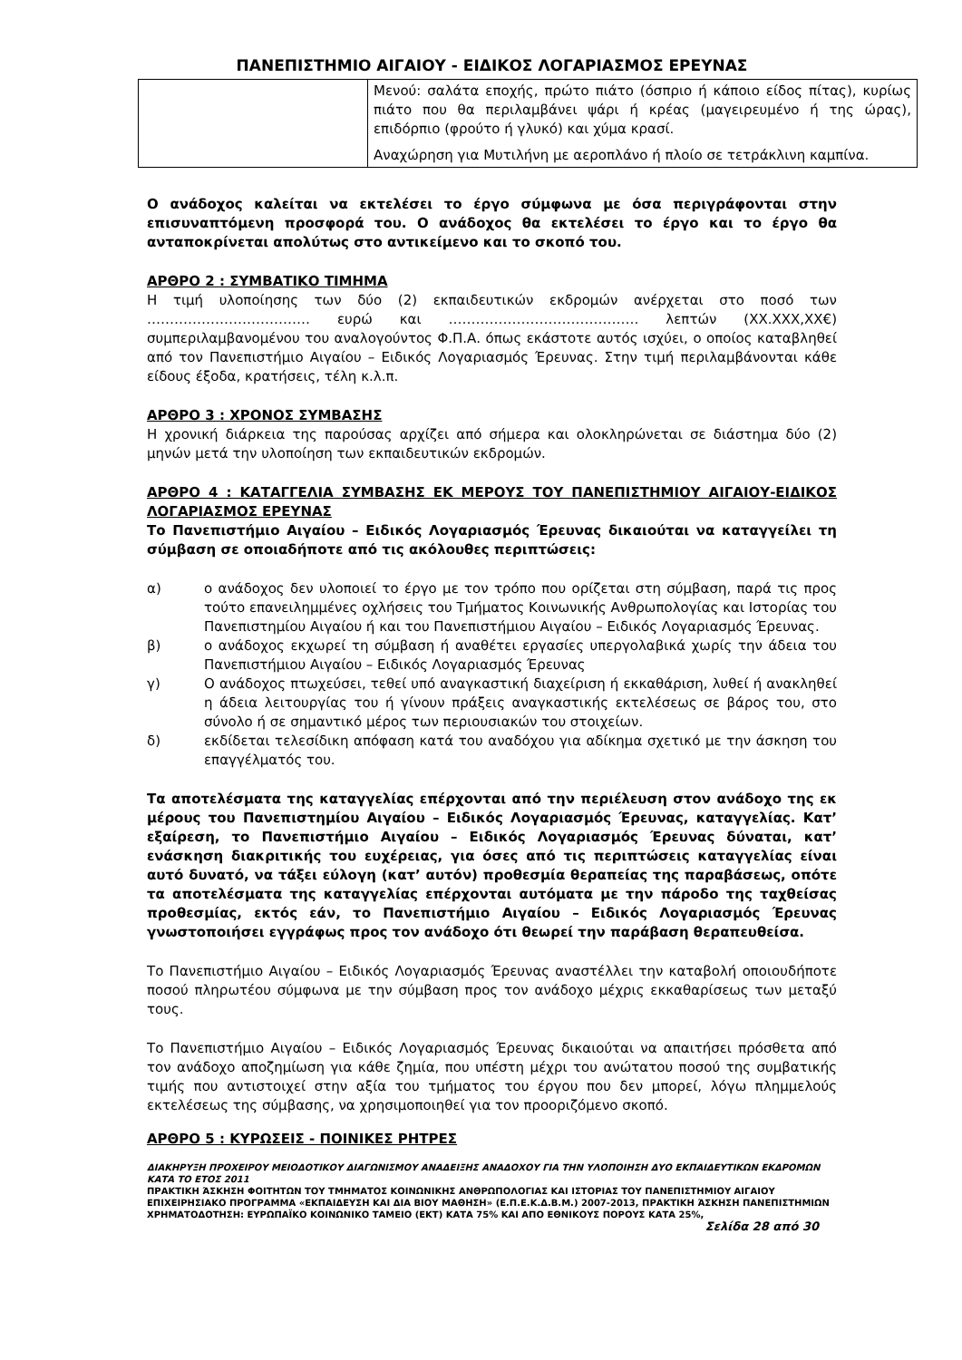ΠΑΝΕΠΙΣΤΗΜΙΟ ΑΙΓΑΙΟΥ - ΕΙΔΙΚΟΣ ΛΟΓΑΡΙΑΣΜΟΣ ΕΡΕΥΝΑΣ
| | Μενού: σαλάτα εποχής, πρώτο πιάτο (όσπριο ή κάποιο είδος πίτας), κυρίως πιάτο που θα περιλαμβάνει ψάρι ή κρέας (μαγειρευμένο ή της ώρας), επιδόρπιο (φρούτο ή γλυκό) και χύμα κρασί. Αναχώρηση για Μυτιλήνη με αεροπλάνο ή πλοίο σε τετράκλινη καμπίνα. |
Ο ανάδοχος καλείται να εκτελέσει το έργο σύμφωνα με όσα περιγράφονται στην επισυναπτόμενη προσφορά του. Ο ανάδοχος θα εκτελέσει το έργο και το έργο θα ανταποκρίνεται απολύτως στο αντικείμενο και το σκοπό του.
ΑΡΘΡΟ 2 : ΣΥΜΒΑΤΙΚΟ ΤΙΜΗΜΑ
Η τιμή υλοποίησης των δύο (2) εκπαιδευτικών εκδρομών ανέρχεται στο ποσό των ……………………………… ευρώ και …………………………………… λεπτών (ΧΧ.ΧΧΧ,ΧΧ€) συμπεριλαμβανομένου του αναλογούντος Φ.Π.Α. όπως εκάστοτε αυτός ισχύει, ο οποίος καταβληθεί από τον Πανεπιστήμιο Αιγαίου – Ειδικός Λογαριασμός Έρευνας. Στην τιμή περιλαμβάνονται κάθε είδους έξοδα, κρατήσεις, τέλη κ.λ.π.
ΑΡΘΡΟ 3 : ΧΡΟΝΟΣ ΣΥΜΒΑΣΗΣ
Η χρονική διάρκεια της παρούσας αρχίζει από σήμερα και ολοκληρώνεται σε διάστημα δύο (2) μηνών μετά την υλοποίηση των εκπαιδευτικών εκδρομών.
ΑΡΘΡΟ 4 : ΚΑΤΑΓΓΕΛΙΑ ΣΥΜΒΑΣΗΣ ΕΚ ΜΕΡΟΥΣ ΤΟΥ ΠΑΝΕΠΙΣΤΗΜΙΟΥ ΑΙΓΑΙΟΥ-ΕΙΔΙΚΟΣ ΛΟΓΑΡΙΑΣΜΟΣ ΕΡΕΥΝΑΣ
Το Πανεπιστήμιο Αιγαίου – Ειδικός Λογαριασμός Έρευνας δικαιούται να καταγγείλει τη σύμβαση σε οποιαδήποτε από τις ακόλουθες περιπτώσεις:
α) ο ανάδοχος δεν υλοποιεί το έργο με τον τρόπο που ορίζεται στη σύμβαση, παρά τις προς τούτο επανειλημμένες οχλήσεις του Τμήματος Κοινωνικής Ανθρωπολογίας και Ιστορίας του Πανεπιστημίου Αιγαίου ή και του Πανεπιστήμιου Αιγαίου – Ειδικός Λογαριασμός Έρευνας.
β) ο ανάδοχος εκχωρεί τη σύμβαση ή αναθέτει εργασίες υπεργολαβικά χωρίς την άδεια του Πανεπιστήμιου Αιγαίου – Ειδικός Λογαριασμός Έρευνας
γ) Ο ανάδοχος πτωχεύσει, τεθεί υπό αναγκαστική διαχείριση ή εκκαθάριση, λυθεί ή ανακληθεί η άδεια λειτουργίας του ή γίνουν πράξεις αναγκαστικής εκτελέσεως σε βάρος του, στο σύνολο ή σε σημαντικό μέρος των περιουσιακών του στοιχείων.
δ) εκδίδεται τελεσίδικη απόφαση κατά του αναδόχου για αδίκημα σχετικό με την άσκηση του επαγγέλματός του.
Τα αποτελέσματα της καταγγελίας επέρχονται από την περιέλευση στον ανάδοχο της εκ μέρους του Πανεπιστημίου Αιγαίου – Ειδικός Λογαριασμός Έρευνας, καταγγελίας. Κατ’ εξαίρεση, το Πανεπιστήμιο Αιγαίου – Ειδικός Λογαριασμός Έρευνας δύναται, κατ’ ενάσκηση διακριτικής του ευχέρειας, για όσες από τις περιπτώσεις καταγγελίας είναι αυτό δυνατό, να τάξει εύλογη (κατ’ αυτόν) προθεσμία θεραπείας της παραβάσεως, οπότε τα αποτελέσματα της καταγγελίας επέρχονται αυτόματα με την πάροδο της ταχθείσας προθεσμίας, εκτός εάν, το Πανεπιστήμιο Αιγαίου – Ειδικός Λογαριασμός Έρευνας γνωστοποιήσει εγγράφως προς τον ανάδοχο ότι θεωρεί την παράβαση θεραπευθείσα.
Το Πανεπιστήμιο Αιγαίου – Ειδικός Λογαριασμός Έρευνας αναστέλλει την καταβολή οποιουδήποτε ποσού πληρωτέου σύμφωνα με την σύμβαση προς τον ανάδοχο μέχρις εκκαθαρίσεως των μεταξύ τους.
Το Πανεπιστήμιο Αιγαίου – Ειδικός Λογαριασμός Έρευνας δικαιούται να απαιτήσει πρόσθετα από τον ανάδοχο αποζημίωση για κάθε ζημία, που υπέστη μέχρι του ανώτατου ποσού της συμβατικής τιμής που αντιστοιχεί στην αξία του τμήματος του έργου που δεν μπορεί, λόγω πλημμελούς εκτελέσεως της σύμβασης, να χρησιμοποιηθεί για τον προοριζόμενο σκοπό.
ΑΡΘΡΟ 5 : ΚΥΡΩΣΕΙΣ - ΠΟΙΝΙΚΕΣ ΡΗΤΡΕΣ
ΔΙΑΚΗΡΥΞΗ ΠΡΟΧΕΙΡΟΥ ΜΕΙΟΔΟΤΙΚΟΥ ΔΙΑΓΩΝΙΣΜΟΥ ΑΝΑΔΕΙΞΗΣ ΑΝΑΔΟΧΟΥ ΓΙΑ ΤΗΝ ΥΛΟΠΟΙΗΣΗ ΔΥΟ ΕΚΠΑΙΔΕΥΤΙΚΩΝ ΕΚΔΡΟΜΩΝ ΚΑΤΑ ΤΟ ΕΤΟΣ 2011
ΠΡΑΚΤΙΚΗ ΆΣΚΗΣΗ ΦΟΙΤΗΤΩΝ ΤΟΥ ΤΜΗΜΑΤΟΣ ΚΟΙΝΩΝΙΚΗΣ ΑΝΘΡΩΠΟΛΟΓΙΑΣ ΚΑΙ ΙΣΤΟΡΙΑΣ ΤΟΥ ΠΑΝΕΠΙΣΤΗΜΙΟΥ ΑΙΓΑΙΟΥ ΕΠΙΧΕΙΡΗΣΙΑΚΟ ΠΡΟΓΡΑΜΜΑ «ΕΚΠΑΙΔΕΥΣΗ ΚΑΙ ΔΙΑ ΒΙΟΥ ΜΑΘΗΣΗ» (Ε.Π.Ε.Κ.Δ.Β.Μ.) 2007-2013, ΠΡΑΚΤΙΚΗ ΆΣΚΗΣΗ ΠΑΝΕΠΙΣΤΗΜΙΩΝ
ΧΡΗΜΑΤΟΔΟΤΗΣΗ: ΕΥΡΩΠΑΪΚΟ ΚΟΙΝΩΝΙΚΟ ΤΑΜΕΙΟ (ΕΚΤ) ΚΑΤΑ 75% ΚΑΙ ΑΠΟ ΕΘΝΙΚΟΥΣ ΠΟΡΟΥΣ ΚΑΤΑ 25%,
Σελίδα 28 από 30